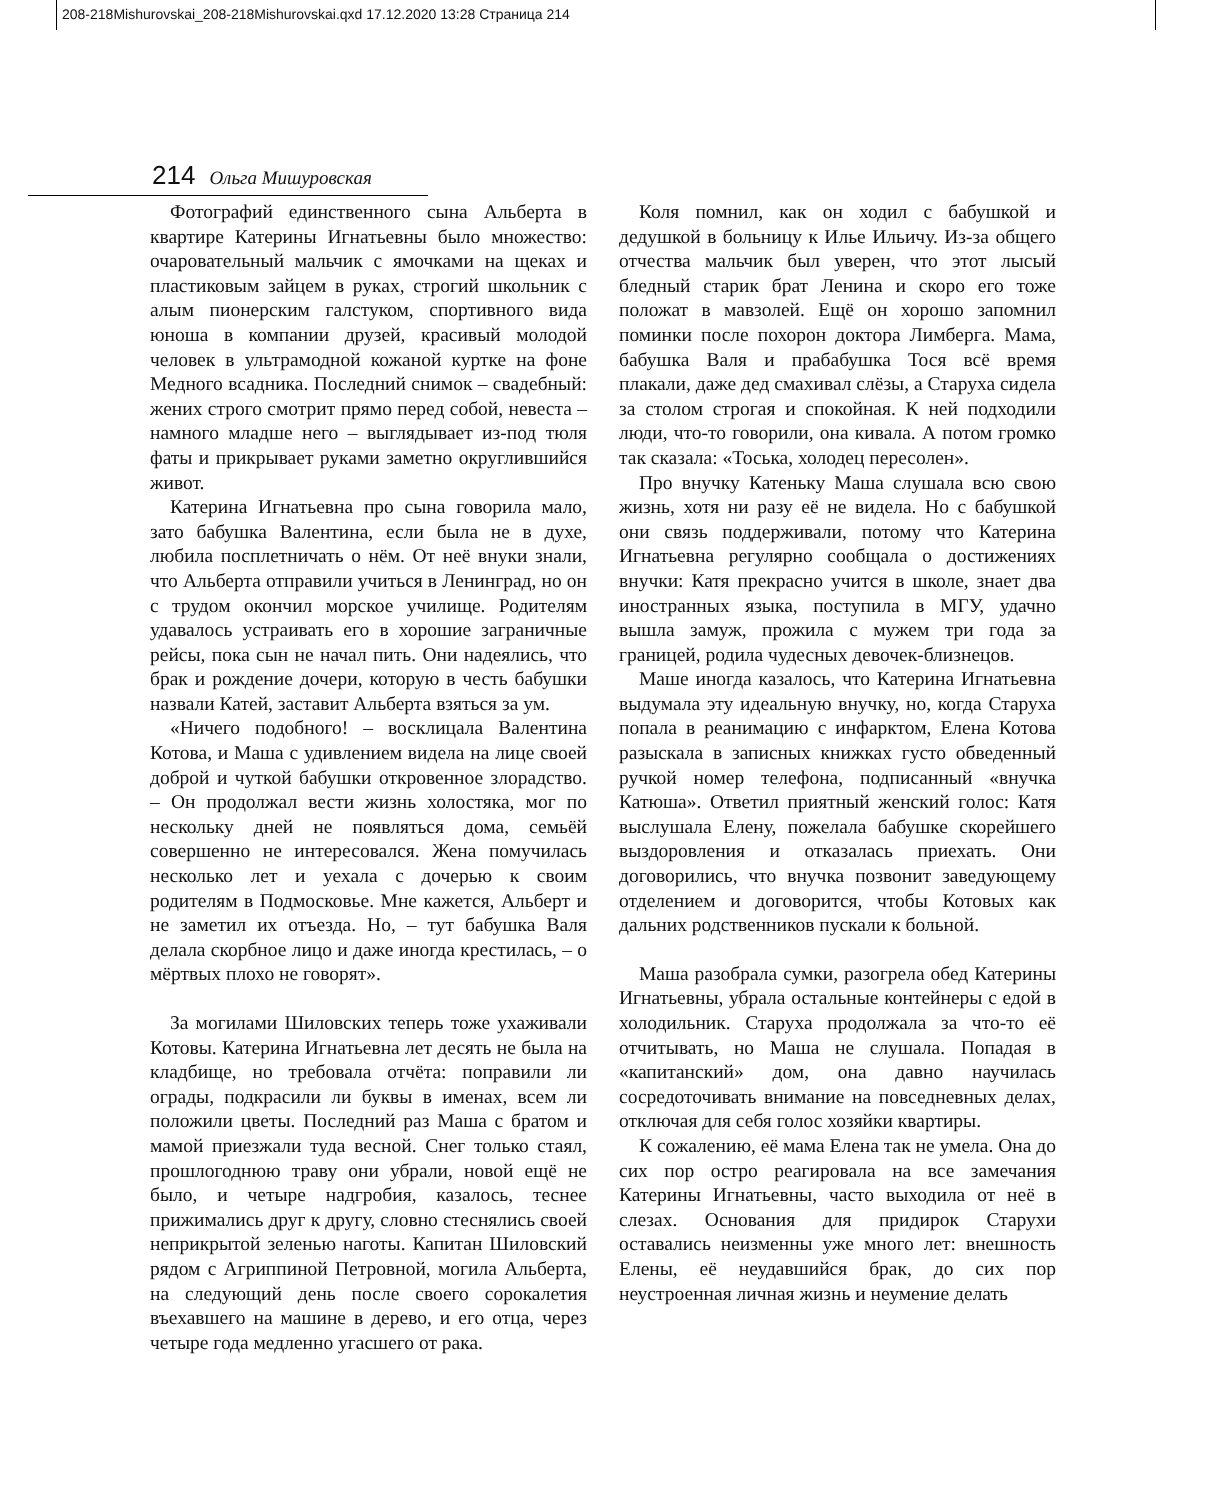208-218Mishurovskai_208-218Mishurovskai.qxd 17.12.2020 13:28 Страница 214
214 Ольга Мишуровская
Фотографий единственного сына Альберта в квартире Катерины Игнатьевны было множество: очаровательный мальчик с ямочками на щеках и пластиковым зайцем в руках, строгий школьник с алым пионерским галстуком, спортивного вида юноша в компании друзей, красивый молодой человек в ультрамодной кожаной куртке на фоне Медного всадника. Последний снимок – свадебный: жених строго смотрит прямо перед собой, невеста – намного младше него – выглядывает из-под тюля фаты и прикрывает руками заметно округлившийся живот.
Катерина Игнатьевна про сына говорила мало, зато бабушка Валентина, если была не в духе, любила посплетничать о нём. От неё внуки знали, что Альберта отправили учиться в Ленинград, но он с трудом окончил морское училище. Родителям удавалось устраивать его в хорошие заграничные рейсы, пока сын не начал пить. Они надеялись, что брак и рождение дочери, которую в честь бабушки назвали Катей, заставит Альберта взяться за ум.
«Ничего подобного! – восклицала Валентина Котова, и Маша с удивлением видела на лице своей доброй и чуткой бабушки откровенное злорадство. – Он продолжал вести жизнь холостяка, мог по нескольку дней не появляться дома, семьёй совершенно не интересовался. Жена помучилась несколько лет и уехала с дочерью к своим родителям в Подмосковье. Мне кажется, Альберт и не заметил их отъезда. Но, – тут бабушка Валя делала скорбное лицо и даже иногда крестилась, – о мёртвых плохо не говорят».
За могилами Шиловских теперь тоже ухаживали Котовы. Катерина Игнатьевна лет десять не была на кладбище, но требовала отчёта: поправили ли ограды, подкрасили ли буквы в именах, всем ли положили цветы. Последний раз Маша с братом и мамой приезжали туда весной. Снег только стаял, прошлогоднюю траву они убрали, новой ещё не было, и четыре надгробия, казалось, теснее прижимались друг к другу, словно стеснялись своей неприкрытой зеленью наготы. Капитан Шиловский рядом с Агриппиной Петровной, могила Альберта, на следующий день после своего сорокалетия въехавшего на машине в дерево, и его отца, через четыре года медленно угасшего от рака.
Коля помнил, как он ходил с бабушкой и дедушкой в больницу к Илье Ильичу. Из-за общего отчества мальчик был уверен, что этот лысый бледный старик брат Ленина и скоро его тоже положат в мавзолей. Ещё он хорошо запомнил поминки после похорон доктора Лимберга. Мама, бабушка Валя и прабабушка Тося всё время плакали, даже дед смахивал слёзы, а Старуха сидела за столом строгая и спокойная. К ней подходили люди, что-то говорили, она кивала. А потом громко так сказала: «Тоська, холодец пересолен».
Про внучку Катеньку Маша слушала всю свою жизнь, хотя ни разу её не видела. Но с бабушкой они связь поддерживали, потому что Катерина Игнатьевна регулярно сообщала о достижениях внучки: Катя прекрасно учится в школе, знает два иностранных языка, поступила в МГУ, удачно вышла замуж, прожила с мужем три года за границей, родила чудесных девочек-близнецов.
Маше иногда казалось, что Катерина Игнатьевна выдумала эту идеальную внучку, но, когда Старуха попала в реанимацию с инфарктом, Елена Котова разыскала в записных книжках густо обведенный ручкой номер телефона, подписанный «внучка Катюша». Ответил приятный женский голос: Катя выслушала Елену, пожелала бабушке скорейшего выздоровления и отказалась приехать. Они договорились, что внучка позвонит заведующему отделением и договорится, чтобы Котовых как дальних родственников пускали к больной.
Маша разобрала сумки, разогрела обед Катерины Игнатьевны, убрала остальные контейнеры с едой в холодильник. Старуха продолжала за что-то её отчитывать, но Маша не слушала. Попадая в «капитанский» дом, она давно научилась сосредоточивать внимание на повседневных делах, отключая для себя голос хозяйки квартиры.
К сожалению, её мама Елена так не умела. Она до сих пор остро реагировала на все замечания Катерины Игнатьевны, часто выходила от неё в слезах. Основания для придирок Старухи оставались неизменны уже много лет: внешность Елены, её неудавшийся брак, до сих пор неустроенная личная жизнь и неумение делать